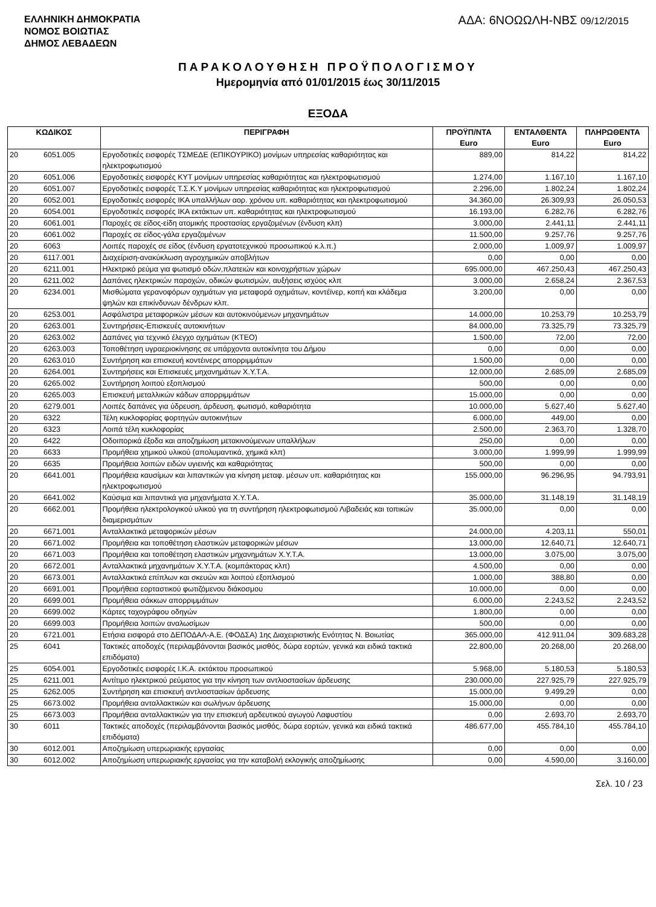ΕΛΛΗΝΙΚΗ ΔΗΜΟΚΡΑΤΙΑ
ΝΟΜΟΣ ΒΟΙΩΤΙΑΣ
ΔΗΜΟΣ ΛΕΒΑΔΕΩΝ
ΑΔΑ: 6ΝΟΩΩΛΗ-ΝΒΣ 09/12/2015
ΠΑΡΑΚΟΛΟΥΘΗΣΗ ΠΡΟΫΠΟΛΟΓΙΣΜΟΥ
Ημερομηνία από 01/01/2015 έως 30/11/2015
ΕΞΟΔΑ
| ΚΩΔΙΚΟΣ | | ΠΕΡΙΓΡΑΦΗ | ΠΡΟΫΠ/ΝΤΑ Euro | ΕΝΤΑΛΘΕΝΤΑ Euro | ΠΛΗΡΩΘΕΝΤΑ Euro |
| --- | --- | --- | --- | --- | --- |
| 20 | 6051.005 | Εργοδοτικές εισφορές ΤΣΜΕΔΕ (ΕΠΙΚΟΥΡΙΚΟ) μονίμων υπηρεσίας καθαριότητας και ηλεκτροφωτισμού | 889,00 | 814,22 | 814,22 |
| 20 | 6051.006 | Εργοδοτικές εισφορές ΚΥΤ μονίμων υπηρεσίας καθαριότητας και ηλεκτροφωτισμού | 1.274,00 | 1.167,10 | 1.167,10 |
| 20 | 6051.007 | Εργοδοτικές εισφορές Τ.Σ.Κ.Υ μονίμων υπηρεσίας καθαριότητας και ηλεκτροφωτισμού | 2.296,00 | 1.802,24 | 1.802,24 |
| 20 | 6052.001 | Εργοδοτικές εισφορές ΙΚΑ υπαλλήλων αορ. χρόνου υπ. καθαριότητας και ηλεκτροφωτισμού | 34.360,00 | 26.309,93 | 26.050,53 |
| 20 | 6054.001 | Εργοδοτικές εισφορές ΙΚΑ εκτάκτων υπ. καθαριότητας και ηλεκτροφωτισμού | 16.193,00 | 6.282,76 | 6.282,76 |
| 20 | 6061.001 | Παροχές σε είδος-είδη ατομικής προστασίας εργαζομένων (ένδυση κλπ) | 3.000,00 | 2.441,11 | 2.441,11 |
| 20 | 6061.002 | Παροχές σε είδος-γάλα εργαζομένων | 11.500,00 | 9.257,76 | 9.257,76 |
| 20 | 6063 | Λοιπές παροχές σε είδος (ένδυση εργατοτεχνικού προσωπικού κ.λ.π.) | 2.000,00 | 1.009,97 | 1.009,97 |
| 20 | 6117.001 | Διαχείριση-ανακύκλωση αγροχημικών αποβλήτων | 0,00 | 0,00 | 0,00 |
| 20 | 6211.001 | Ηλεκτρικό ρεύμα για φωτισμό οδών,πλατειών και κοινοχρήστων χώρων | 695.000,00 | 467.250,43 | 467.250,43 |
| 20 | 6211.002 | Δαπάνες ηλεκτρικών παροχών, οδικών φωτισμών, αυξήσεις ισχύος κλπ | 3.000,00 | 2.658,24 | 2.367,53 |
| 20 | 6234.001 | Μισθώματα γερανοφόρων οχημάτων για μεταφορά οχημάτων, κοντέϊνερ, κοπή και κλάδεμα ψηλών και επικίνδυνων δένδρων κλπ. | 3.200,00 | 0,00 | 0,00 |
| 20 | 6253.001 | Ασφάλιστρα μεταφορικών μέσων και αυτοκινούμενων μηχανημάτων | 14.000,00 | 10.253,79 | 10.253,79 |
| 20 | 6263.001 | Συντηρήσεις-Επισκευές αυτοκινήτων | 84.000,00 | 73.325,79 | 73.325,79 |
| 20 | 6263.002 | Δαπάνες για τεχνικό έλεγχο οχημάτων (ΚΤΕΟ) | 1.500,00 | 72,00 | 72,00 |
| 20 | 6263.003 | Τοποθέτηση υγραεριοκίνησης σε υπάρχοντα αυτοκίνητα του Δήμου | 0,00 | 0,00 | 0,00 |
| 20 | 6263.010 | Συντήρηση και επισκευή κοντέινερς απορριμμάτων | 1.500,00 | 0,00 | 0,00 |
| 20 | 6264.001 | Συντηρήσεις και Επισκευές μηχανημάτων Χ.Υ.Τ.Α. | 12.000,00 | 2.685,09 | 2.685,09 |
| 20 | 6265.002 | Συντήρηση λοιπού εξοπλισμού | 500,00 | 0,00 | 0,00 |
| 20 | 6265.003 | Επισκευή μεταλλικών κάδων απορριμμάτων | 15.000,00 | 0,00 | 0,00 |
| 20 | 6279.001 | Λοιπές δαπάνες για ύδρευση, άρδευση, φωτισμό, καθαριότητα | 10.000,00 | 5.627,40 | 5.627,40 |
| 20 | 6322 | Τέλη κυκλοφορίας φορτηγών αυτοκινήτων | 6.000,00 | 449,00 | 0,00 |
| 20 | 6323 | Λοιπά τέλη κυκλοφορίας | 2.500,00 | 2.363,70 | 1.328,70 |
| 20 | 6422 | Οδοιπορικά έξοδα και αποζημίωση μετακινούμενων υπαλλήλων | 250,00 | 0,00 | 0,00 |
| 20 | 6633 | Προμήθεια χημικού υλικού (απολυμαντικά, χημικά κλπ) | 3.000,00 | 1.999,99 | 1.999,99 |
| 20 | 6635 | Προμήθεια λοιπών ειδών υγιεινής και καθαριότητας | 500,00 | 0,00 | 0,00 |
| 20 | 6641.001 | Προμήθεια καυσίμων και λιπαντικών για κίνηση μεταφ. μέσων υπ. καθαριότητας και ηλεκτροφωτισμού | 155.000,00 | 96.296,95 | 94.793,91 |
| 20 | 6641.002 | Καύσιμα και λιπαντικά για μηχανήματα Χ.Υ.Τ.Α. | 35.000,00 | 31.148,19 | 31.148,19 |
| 20 | 6662.001 | Προμήθεια ηλεκτρολογικού υλικού για τη συντήρηση ηλεκτροφωτισμού Λιβαδειάς και τοπικών διαμερισμάτων | 35.000,00 | 0,00 | 0,00 |
| 20 | 6671.001 | Ανταλλακτικά μεταφορικών μέσων | 24.000,00 | 4.203,11 | 550,01 |
| 20 | 6671.002 | Προμήθεια και τοποθέτηση ελαστικών μεταφορικών μέσων | 13.000,00 | 12.640,71 | 12.640,71 |
| 20 | 6671.003 | Προμήθεια και τοποθέτηση ελαστικών μηχανημάτων Χ.Υ.Τ.Α. | 13.000,00 | 3.075,00 | 3.075,00 |
| 20 | 6672.001 | Ανταλλακτικά μηχανημάτων Χ.Υ.Τ.Α. (κομπάκτορας κλπ) | 4.500,00 | 0,00 | 0,00 |
| 20 | 6673.001 | Ανταλλακτικά επίπλων και σκευών και λοιπού εξοπλισμού | 1.000,00 | 388,80 | 0,00 |
| 20 | 6691.001 | Προμήθεια εορταστικού φωτιζόμενου διάκοσμου | 10.000,00 | 0,00 | 0,00 |
| 20 | 6699.001 | Προμήθεια σάκκων απορριμμάτων | 6.000,00 | 2.243,52 | 2.243,52 |
| 20 | 6699.002 | Κάρτες ταχογράφου οδηγών | 1.800,00 | 0,00 | 0,00 |
| 20 | 6699.003 | Προμήθεια λοιπών αναλωσίμων | 500,00 | 0,00 | 0,00 |
| 20 | 6721.001 | Ετήσια εισφορά στο ΔΕΠΟΔΑΛ-Α.Ε. (ΦΟΔΣΑ) 1ης Διαχειριστικής Ενότητας Ν. Βοιωτίας | 365.000,00 | 412.911,04 | 309.683,28 |
| 25 | 6041 | Τακτικές αποδοχές (περιλαμβάνονται βασικός μισθός, δώρα εορτών, γενικά και ειδικά τακτικά επιδόματα) | 22.800,00 | 20.268,00 | 20.268,00 |
| 25 | 6054.001 | Εργοδοτικές εισφορές Ι.Κ.Α. εκτάκτου προσωπικού | 5.968,00 | 5.180,53 | 5.180,53 |
| 25 | 6211.001 | Αντίτιμο ηλεκτρικού ρεύματος για την κίνηση των αντλιοστασίων άρδευσης | 230.000,00 | 227.925,79 | 227.925,79 |
| 25 | 6262.005 | Συντήρηση και επισκευή αντλιοστασίων άρδευσης | 15.000,00 | 9.499,29 | 0,00 |
| 25 | 6673.002 | Προμήθεια ανταλλακτικών και σωλήνων άρδευσης | 15.000,00 | 0,00 | 0,00 |
| 25 | 6673.003 | Προμήθεια ανταλλακτικών για την επισκευή αρδευτικού αγωγού Λαφυστίου | 0,00 | 2.693,70 | 2.693,70 |
| 30 | 6011 | Τακτικές αποδοχές (περιλαμβάνονται βασικός μισθός, δώρα εορτών, γενικά και ειδικά τακτικά επιδόματα) | 486.677,00 | 455.784,10 | 455.784,10 |
| 30 | 6012.001 | Αποζημίωση υπερωριακής εργασίας | 0,00 | 0,00 | 0,00 |
| 30 | 6012.002 | Αποζημίωση υπερωριακής εργασίας για την καταβολή εκλογικής αποζημίωσης | 0,00 | 4.590,00 | 3.160,00 |
Σελ. 10 / 23